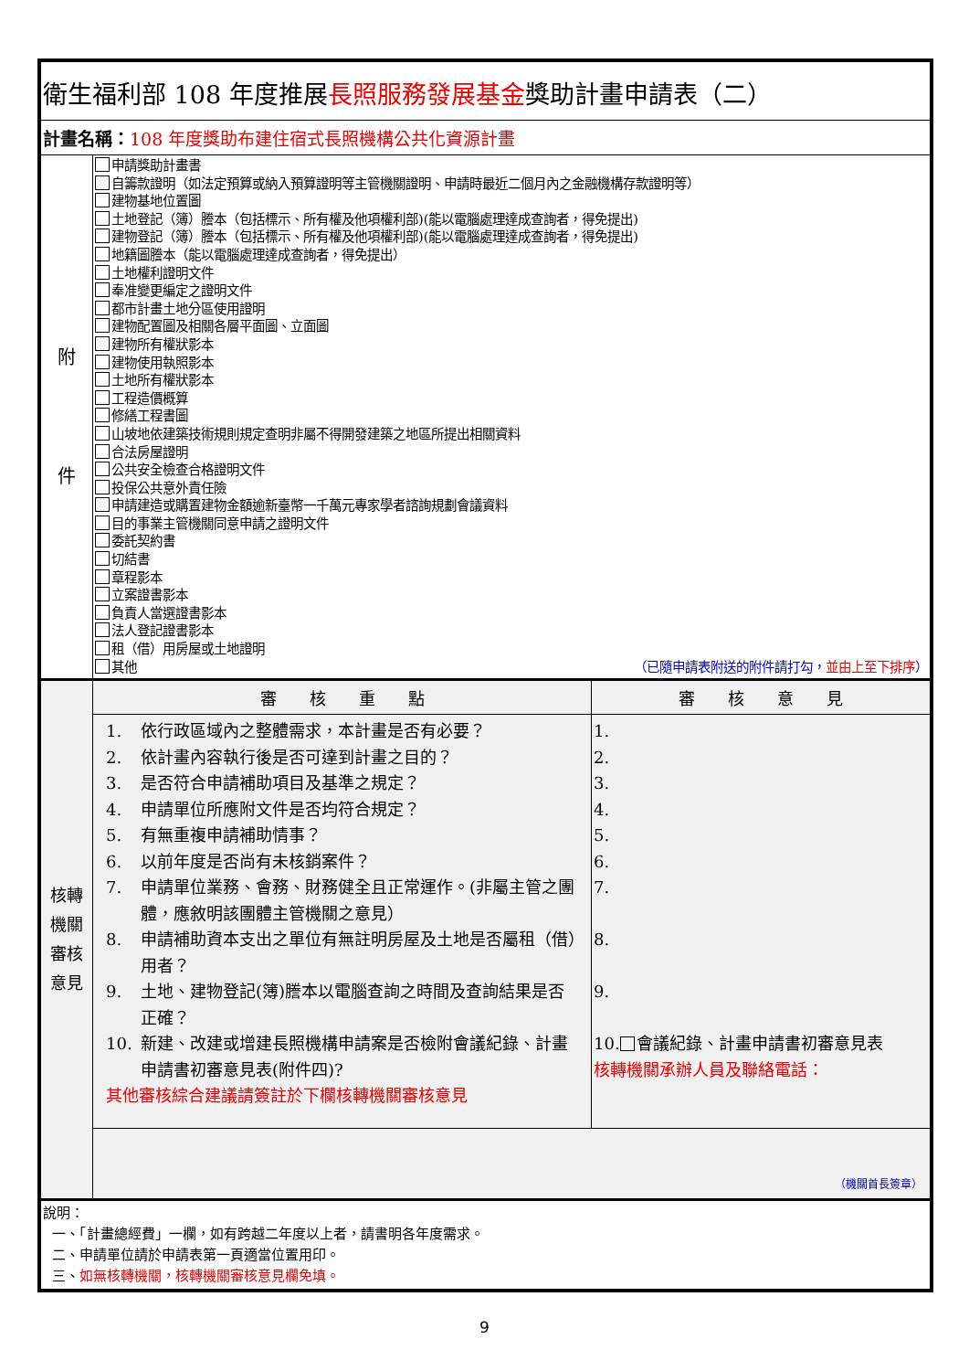| 衛生福利部 108 年度推展 長照服務發展基金 獎助計畫申請表（二） | | |
| 計畫名稱： 108 年度獎助布建住宿式長照機構公共化資源計畫 | | |
| 附 件 | 申請獎助計畫書 自籌款證明（如法定預算或納入預算證明等主管機關證明、申請時最近二個月內之金融機構存款證明等） 建物基地位置圖 土地登記（簿）謄本（包括標示、所有權及他項權利部)(能以電腦處理達成查詢者，得免提出) 建物登記（簿）謄本（包括標示、所有權及他項權利部)(能以電腦處理達成查詢者，得免提出) 地籍圖謄本（能以電腦處理達成查詢者，得免提出） 土地權利證明文件 奉准變更編定之證明文件 都市計畫土地分區使用證明 建物配置圖及相關各層平面圖、立面圖 建物所有權狀影本 建物使用執照影本 土地所有權狀影本 工程造價概算 修繕工程書圖 山坡地依建築技術規則規定查明非屬不得開發建築之地區所提出相關資料 合法房屋證明 公共安全檢查合格證明文件 投保公共意外責任險 申請建造或購置建物金額逾新臺幣一千萬元專家學者諮詢規劃會議資料 目的事業主管機關同意申請之證明文件 委託契約書 切結書 章程影本 立案證書影本 負責人當選證書影本 法人登記證書影本 租（借）用房屋或土地證明 其他 （已隨申請表附送的附件請打勾， 並由上至下排序 ） | |
| 核轉 機關 審核 意見 | 審 核 重 點 | 審 核 意 見 |
| | / 1. / 依行政區域內之整體需求，本計畫是否有必要？ / / 2. / 依計畫內容執行後是否可達到計畫之目的？ / / 3. / 是否符合申請補助項目及基準之規定？ / / 4. / 申請單位所應附文件是否均符合規定？ / / 5. / 有無重複申請補助情事？ / / 6. / 以前年度是否尚有未核銷案件？ / / 7. / 申請單位業務、會務、財務健全且正常運作。(非屬主管之團體，應敘明該團體主管機關之意見） / / 8. / 申請補助資本支出之單位有無註明房屋及土地是否屬租（借）用者？ / / 9. / 土地、建物登記(簿)謄本以電腦查詢之時間及查詢結果是否正確？ / / 10. / 新建、改建或增建長照機構申請案是否檢附會議紀錄、計畫申請書初審意見表(附件四)? / / 其他審核綜合建議請簽註於下欄核轉機關審核意見 / / | 1. 2. 3. 4. 5. 6. 7. 8. 9. 10. 會議紀錄、計畫申請書初審意見表 核轉機關承辦人員及聯絡電話： |
| | （機關首長簽章） | |
| 說明： 一、「計畫總經費」一欄，如有跨越二年度以上者，請書明各年度需求。 二、申請單位請於申請表第一頁適當位置用印。 三、 如無核轉機關，核轉機關審核意見欄免填。 | | |
9